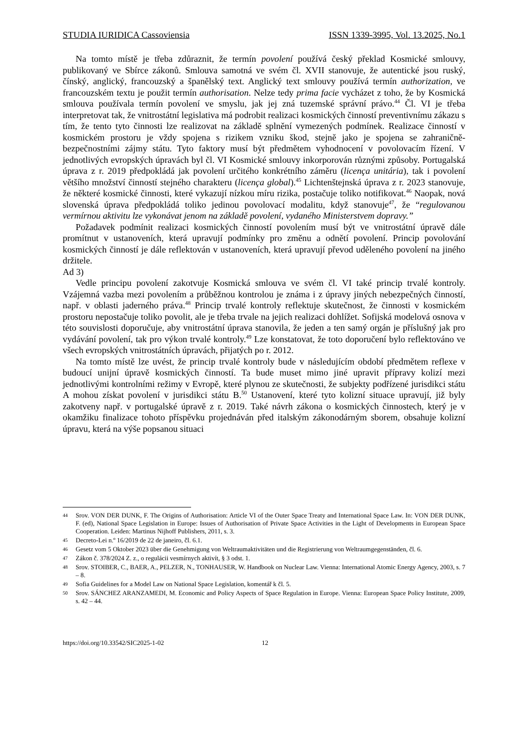STUDIA IURIDICA Cassoviensia ISSN 1339-3995, Vol. 13.2025, No.1
Na tomto místě je třeba zdůraznit, že termín povolení používá český překlad Kosmické smlouvy, publikovaný ve Sbírce zákonů. Smlouva samotná ve svém čl. XVII stanovuje, že autentické jsou ruský, čínský, anglický, francouzský a španělský text. Anglický text smlouvy používá termín authorization, ve francouzském textu je použit termín authorisation. Nelze tedy prima facie vycházet z toho, že by Kosmická smlouva používala termín povolení ve smyslu, jak jej zná tuzemské správní právo.<sup>44</sup> Čl. VI je třeba interpretovat tak, že vnitrostátní legislativa má podrobit realizaci kosmických činností preventivnímu zákazu s tím, že tento tyto činnosti lze realizovat na základě splnění vymezených podmínek. Realizace činností v kosmickém prostoru je vždy spojena s rizikem vzniku škod, stejně jako je spojena se zahraničně-bezpečnostními zájmy státu. Tyto faktory musí být předmětem vyhodnocení v povolovacím řízení. V jednotlivých evropských úpravách byl čl. VI Kosmické smlouvy inkorporován různými způsoby. Portugalská úprava z r. 2019 předpokládá jak povolení určitého konkrétního záměru (licença unitária), tak i povolení většího množství činností stejného charakteru (licença global).<sup>45</sup> Lichtenštejnská úprava z r. 2023 stanovuje, že některé kosmické činnosti, které vykazují nízkou míru rizika, postačuje toliko notifikovat.<sup>46</sup> Naopak, nová slovenská úprava předpokládá toliko jedinou povolovací modalitu, když stanovuje<sup>47</sup>, že “regulovanou vermírnou aktivitu lze vykonávat jenom na základě povolení, vydaného Ministerstvem dopravy.”
Požadavek podmínit realizaci kosmických činností povolením musí být ve vnitrostátní úpravě dále promítnut v ustanoveních, která upravují podmínky pro změnu a odnětí povolení. Princip povolování kosmických činností je dále reflektován v ustanoveních, která upravují převod uděleného povolení na jiného držitele.
Ad 3)
Vedle principu povolení zakotvuje Kosmická smlouva ve svém čl. VI také princip trvalé kontroly. Vzájemná vazba mezi povolením a průběžnou kontrolou je známa i z úpravy jiných nebezpečných činností, např. v oblasti jaderného práva.<sup>48</sup> Princip trvalé kontroly reflektuje skutečnost, že činnosti v kosmickém prostoru nepostačuje toliko povolit, ale je třeba trvale na jejich realizaci dohlížet. Sofijská modelová osnova v této souvislosti doporučuje, aby vnitrostátní úprava stanovila, že jeden a ten samý orgán je příslušný jak pro vydávání povolení, tak pro výkon trvalé kontroly.<sup>49</sup> Lze konstatovat, že toto doporučení bylo reflektováno ve všech evropských vnitrostátních úpravách, přijatých po r. 2012.
Na tomto místě lze uvést, že princip trvalé kontroly bude v následujícím období předmětem reflexe v budoucí unijní úpravě kosmických činností. Ta bude muset mimo jiné upravit přípravy kolizí mezi jednotlivými kontrolními režimy v Evropě, které plynou ze skutečnosti, že subjekty podřízené jurisdikci státu A mohou získat povolení v jurisdikci státu B.<sup>50</sup> Ustanovení, které tyto kolizní situace upravují, již byly zakotveny např. v portugalské úpravě z r. 2019. Také návrh zákona o kosmických činnostech, který je v okamžiku finalizace tohoto příspěvku projednáván před italským zákonodárným sborem, obsahuje kolizní úpravu, která na výše popsanou situaci
44 Srov. VON DER DUNK, F. The Origins of Authorisation: Article VI of the Outer Space Treaty and International Space Law. In: VON DER DUNK, F. (ed), National Space Legislation in Europe: Issues of Authorisation of Private Space Activities in the Light of Developments in European Space Cooperation. Leiden: Martinus Nijhoff Publishers, 2011, s. 3.
45 Decreto-Lei n.º 16/2019 de 22 de janeiro, čl. 6.1.
46 Gesetz vom 5 Oktober 2023 über die Genehmigung von Weltraumaktivitäten und die Registrierung von Weltraumgegenständen, čl. 6.
47 Zákon č. 378/2024 Z. z., o regulácii vesmírnych aktivít, § 3 odst. 1.
48 Srov. STOIBER, C., BAER, A., PELZER, N., TONHAUSER, W. Handbook on Nuclear Law. Vienna: International Atomic Energy Agency, 2003, s. 7 – 8.
49 Sofia Guidelines for a Model Law on National Space Legislation, komentář k čl. 5.
50 Srov. SÁNCHEZ ARANZAMEDI, M. Economic and Policy Aspects of Space Regulation in Europe. Vienna: European Space Policy Institute, 2009, s. 42 – 44.
https://doi.org/10.33542/SIC2025-1-02 12